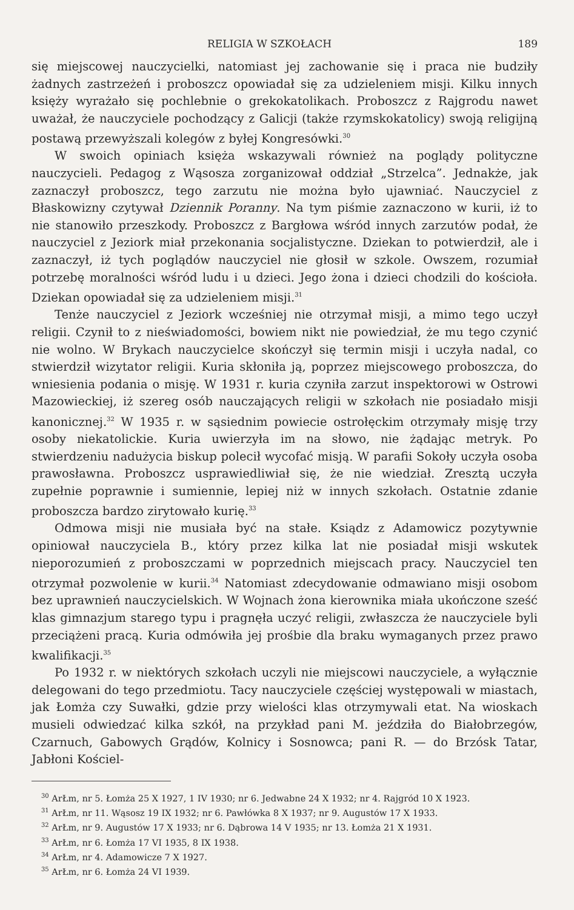RELIGIA W SZKOŁACH 189
się miejscowej nauczycielki, natomiast jej zachowanie się i praca nie budziły żadnych zastrzeżeń i proboszcz opowiadał się za udzieleniem misji. Kilku innych księży wyrażało się pochlebnie o grekokatolikach. Proboszcz z Rajgrodu nawet uważał, że nauczyciele pochodzący z Galicji (także rzymskokatolicy) swoją religijną postawą przewyższali kolegów z byłej Kongresówki.<sup>30</sup>
W swoich opiniach księża wskazywali również na poglądy polityczne nauczycieli. Pedagog z Wąsosza zorganizował oddział „Strzelca”. Jednakże, jak zaznaczył proboszcz, tego zarzutu nie można było ujawniać. Nauczyciel z Błaskowizny czytywał Dziennik Poranny. Na tym piśmie zaznaczono w kurii, iż to nie stanowiło przeszkody. Proboszcz z Bargłowa wśród innych zarzutów podał, że nauczyciel z Jeziork miał przekonania socjalistyczne. Dziekan to potwierdził, ale i zaznaczył, iż tych poglądów nauczyciel nie głosił w szkole. Owszem, rozumiał potrzebę moralności wśród ludu i u dzieci. Jego żona i dzieci chodzili do kościoła. Dziekan opowiadał się za udzieleniem misji.<sup>31</sup>
Tenże nauczyciel z Jeziork wcześniej nie otrzymał misji, a mimo tego uczył religii. Czynił to z nieświadomości, bowiem nikt nie powiedział, że mu tego czynić nie wolno. W Brykach nauczycielce skończył się termin misji i uczyła nadal, co stwierdził wizytator religii. Kuria skłoniła ją, poprzez miejscowego proboszcza, do wniesienia podania o misję. W 1931 r. kuria czyniła zarzut inspektorowi w Ostrowi Mazowieckiej, iż szereg osób nauczających religii w szkołach nie posiadało misji kanonicznej.<sup>32</sup> W 1935 r. w sąsiednim powiecie ostrołęckim otrzymały misję trzy osoby niekatolickie. Kuria uwierzyła im na słowo, nie żądając metryk. Po stwierdzeniu nadużycia biskup polecił wycofać misją. W parafii Sokoły uczyła osoba prawosławna. Proboszcz usprawiedliwiał się, że nie wiedział. Zresztą uczyła zupełnie poprawnie i sumiennie, lepiej niż w innych szkołach. Ostatnie zdanie proboszcza bardzo zirytowało kurię.<sup>33</sup>
Odmowa misji nie musiała być na stałe. Ksiądz z Adamowicz pozytywnie opiniował nauczyciela B., który przez kilka lat nie posiadał misji wskutek nieporozumień z proboszczami w poprzednich miejscach pracy. Nauczyciel ten otrzymał pozwolenie w kurii.<sup>34</sup> Natomiast zdecydowanie odmawiano misji osobom bez uprawnień nauczycielskich. W Wojnach żona kierownika miała ukończone sześć klas gimnazjum starego typu i pragnęła uczyć religii, zwłaszcza że nauczyciele byli przeciążeni pracą. Kuria odmówiła jej prośbie dla braku wymaganych przez prawo kwalifikacji.<sup>35</sup>
Po 1932 r. w niektórych szkołach uczyli nie miejscowi nauczyciele, a wyłącznie delegowani do tego przedmiotu. Tacy nauczyciele częściej występowali w miastach, jak Łomża czy Suwałki, gdzie przy wielości klas otrzymywali etat. Na wioskach musieli odwiedzać kilka szkół, na przykład pani M. jeździła do Białobrzegów, Czarnuch, Gabowych Grądów, Kolnicy i Sosnowca; pani R. — do Brzósk Tatar, Jabłoni Kościel-
<sup>30</sup> ArŁm, nr 5. Łomża 25 X 1927, 1 IV 1930; nr 6. Jedwabne 24 X 1932; nr 4. Rajgród 10 X 1923.
<sup>31</sup> ArŁm, nr 11. Wąsosz 19 IX 1932; nr 6. Pawłówka 8 X 1937; nr 9. Augustów 17 X 1933.
<sup>32</sup> ArŁm, nr 9. Augustów 17 X 1933; nr 6. Dąbrowa 14 V 1935; nr 13. Łomża 21 X 1931.
<sup>33</sup> ArŁm, nr 6. Łomża 17 VI 1935, 8 IX 1938.
<sup>34</sup> ArŁm, nr 4. Adamowicze 7 X 1927.
<sup>35</sup> ArŁm, nr 6. Łomża 24 VI 1939.